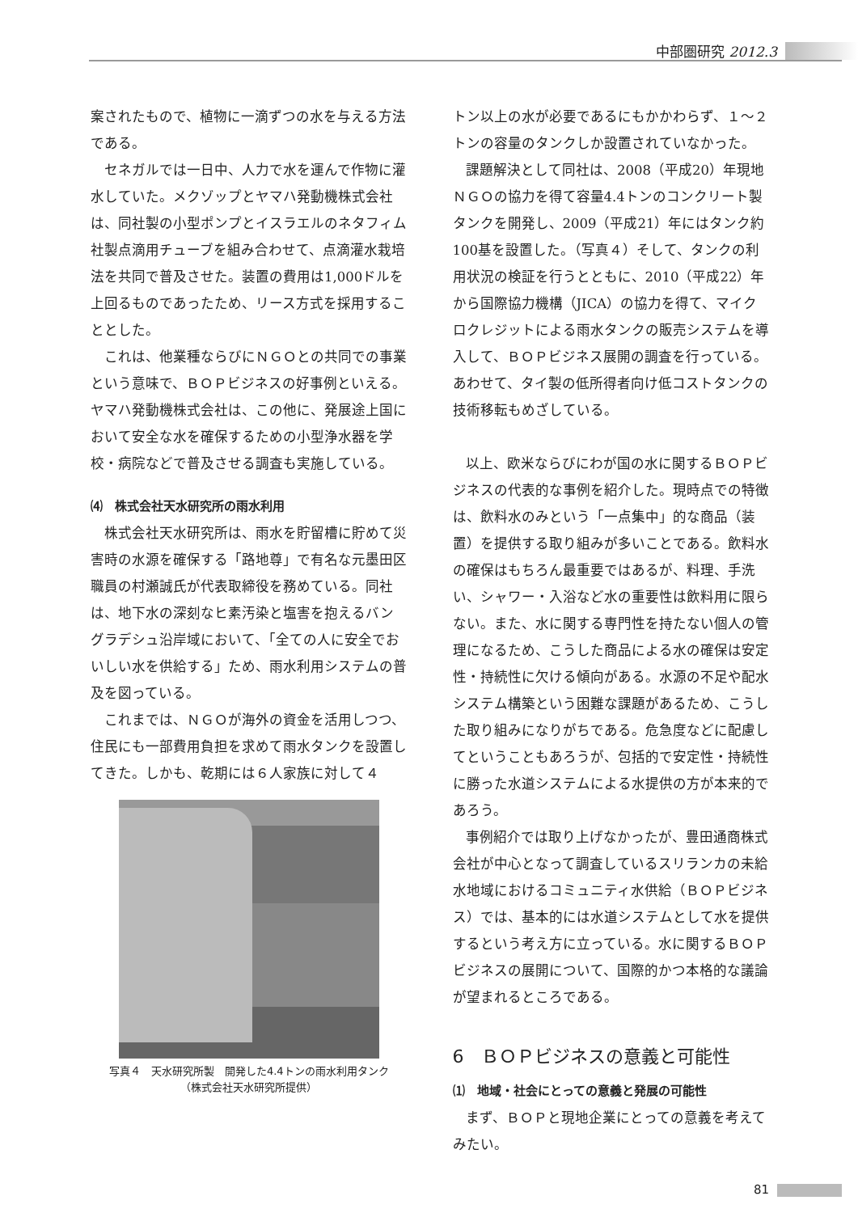中部圏研究 2012.3
案されたもので、植物に一滴ずつの水を与える方法である。
セネガルでは一日中、人力で水を運んで作物に灌水していた。メクゾップとヤマハ発動機株式会社は、同社製の小型ポンプとイスラエルのネタフィム社製点滴用チューブを組み合わせて、点滴灌水栽培法を共同で普及させた。装置の費用は1,000ドルを上回るものであったため、リース方式を採用することとした。
これは、他業種ならびにＮＧＯとの共同での事業という意味で、ＢＯＰビジネスの好事例といえる。ヤマハ発動機株式会社は、この他に、発展途上国において安全な水を確保するための小型浄水器を学校・病院などで普及させる調査も実施している。
⑷　株式会社天水研究所の雨水利用
株式会社天水研究所は、雨水を貯留槽に貯めて災害時の水源を確保する「路地尊」で有名な元墨田区職員の村瀬誠氏が代表取締役を務めている。同社は、地下水の深刻なヒ素汚染と塩害を抱えるバングラデシュ沿岸域において、「全ての人に安全でおいしい水を供給する」ため、雨水利用システムの普及を図っている。
これまでは、ＮＧＯが海外の資金を活用しつつ、住民にも一部費用負担を求めて雨水タンクを設置してきた。しかも、乾期には６人家族に対して４
写真４　天水研究所製　開発した4.4トンの雨水利用タンク
（株式会社天水研究所提供）
トン以上の水が必要であるにもかかわらず、１〜２トンの容量のタンクしか設置されていなかった。
課題解決として同社は、2008（平成20）年現地ＮＧＯの協力を得て容量4.4トンのコンクリート製タンクを開発し、2009（平成21）年にはタンク約100基を設置した。（写真４）そして、タンクの利用状況の検証を行うとともに、2010（平成22）年から国際協力機構（JICA）の協力を得て、マイクロクレジットによる雨水タンクの販売システムを導入して、ＢＯＰビジネス展開の調査を行っている。あわせて、タイ製の低所得者向け低コストタンクの技術移転もめざしている。
以上、欧米ならびにわが国の水に関するＢＯＰビジネスの代表的な事例を紹介した。現時点での特徴は、飲料水のみという「一点集中」的な商品（装置）を提供する取り組みが多いことである。飲料水の確保はもちろん最重要ではあるが、料理、手洗い、シャワー・入浴など水の重要性は飲料用に限らない。また、水に関する専門性を持たない個人の管理になるため、こうした商品による水の確保は安定性・持続性に欠ける傾向がある。水源の不足や配水システム構築という困難な課題があるため、こうした取り組みになりがちである。危急度などに配慮してということもあろうが、包括的で安定性・持続性に勝った水道システムによる水提供の方が本来的であろう。
事例紹介では取り上げなかったが、豊田通商株式会社が中心となって調査しているスリランカの未給水地域におけるコミュニティ水供給（ＢＯＰビジネス）では、基本的には水道システムとして水を提供するという考え方に立っている。水に関するＢＯＰビジネスの展開について、国際的かつ本格的な議論が望まれるところである。
6　ＢＯＰビジネスの意義と可能性
⑴　地域・社会にとっての意義と発展の可能性
まず、ＢＯＰと現地企業にとっての意義を考えてみたい。
81